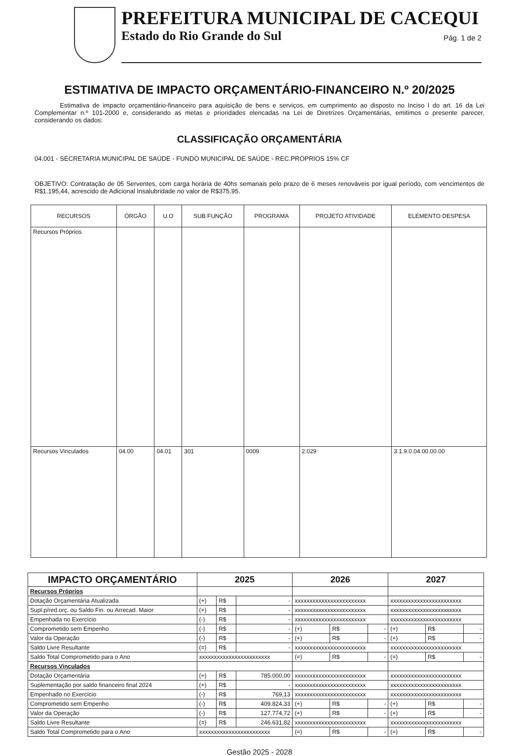PREFEITURA MUNICIPAL DE CACEQUI
Estado do Rio Grande do Sul
Pág. 1 de 2
ESTIMATIVA DE IMPACTO ORÇAMENTÁRIO-FINANCEIRO N.º 20/2025
Estimativa de impacto orçamentário-financeiro para aquisição de bens e serviços, em cumprimento ao disposto no Inciso I do art. 16 da Lei Complementar n.º 101-2000 e, considerando as metas e prioridades elencadas na Lei de Diretrizes Orçamentárias, emitimos o presente parecer, considerando os dados:
CLASSIFICAÇÃO ORÇAMENTÁRIA
04.001 - SECRETARIA MUNICIPAL DE SAÚDE - FUNDO MUNICIPAL DE SAÚDE - REC.PRÓPRIOS 15% CF
OBJETIVO: Contratação de 05 Serventes, com carga horária de 40hs semanais pelo prazo de 6 meses renováveis por igual período, com vencimentos de R$1.195,44, acrescido de Adicional Insalubridade no valor de R$375,95.
| RECURSOS | ÓRGÃO | U.O | SUB FUNÇÃO | PROGRAMA | PROJETO ATIVIDADE | ELEMENTO DESPESA |
| --- | --- | --- | --- | --- | --- | --- |
| Recursos Próprios | | | | | | |
| Recursos Vinculados | 04.00 | 04.01 | 301 | 0009 | 2.029 | 3.1.9.0.04.00.00.00 |
| IMPACTO ORÇAMENTÁRIO | 2025 | | | 2026 | | | 2027 | | |
| --- | --- | --- | --- | --- | --- | --- | --- | --- | --- |
| Recursos Próprios | | | | | | | | | |
| Dotação Orçamentária Atualizada | (+) | R$ | - | xxxxxxxxxxxxxxxxxxxxxxxx | | | xxxxxxxxxxxxxxxxxxxxxxxx | | |
| Supl.p/red.orç. ou Saldo Fin. ou Arrecad. Maior | (+) | R$ | - | xxxxxxxxxxxxxxxxxxxxxxxx | | | xxxxxxxxxxxxxxxxxxxxxxxx | | |
| Empenhada no Exercício | (-) | R$ | - | xxxxxxxxxxxxxxxxxxxxxxxx | | | xxxxxxxxxxxxxxxxxxxxxxxx | | |
| Comprometido sem Empenho | (-) | R$ | - | (+) | R$ | - | (+) | R$ | - |
| Valor da Operação | (-) | R$ | - | (+) | R$ | - | (+) | R$ | - |
| Saldo Livre Resultante | (=) | R$ | - | xxxxxxxxxxxxxxxxxxxxxxxx | | | xxxxxxxxxxxxxxxxxxxxxxxx | | |
| Saldo Total Comprometido para o Ano | xxxxxxxxxxxxxxxxxxxxxxxx | | | (=) | R$ | - | (=) | R$ | - |
| Recursos Vinculados | | | | | | | | | |
| Dotação Orçamentária | (+) | R$ | 785.000,00 | xxxxxxxxxxxxxxxxxxxxxxxx | | | xxxxxxxxxxxxxxxxxxxxxxxx | | |
| Suplementação por saldo financeiro final 2024 | (+) | R$ | - | xxxxxxxxxxxxxxxxxxxxxxxx | | | xxxxxxxxxxxxxxxxxxxxxxxx | | |
| Empenhado no Exercício | (-) | R$ | 769,13 | xxxxxxxxxxxxxxxxxxxxxxxx | | | xxxxxxxxxxxxxxxxxxxxxxxx | | |
| Comprometido sem Empenho | (-) | R$ | 409.824,33 | (+) | R$ | - | (+) | R$ | - |
| Valor da Operação | (-) | R$ | 127.774,72 | (+) | R$ | - | (+) | R$ | - |
| Saldo Livre Resultante | (=) | R$ | 246.631,82 | xxxxxxxxxxxxxxxxxxxxxxxx | | | xxxxxxxxxxxxxxxxxxxxxxxx | | |
| Saldo Total Comprometido para o Ano | xxxxxxxxxxxxxxxxxxxxxxxx | | | (=) | R$ | - | (=) | R$ | - |
Gestão 2025 - 2028